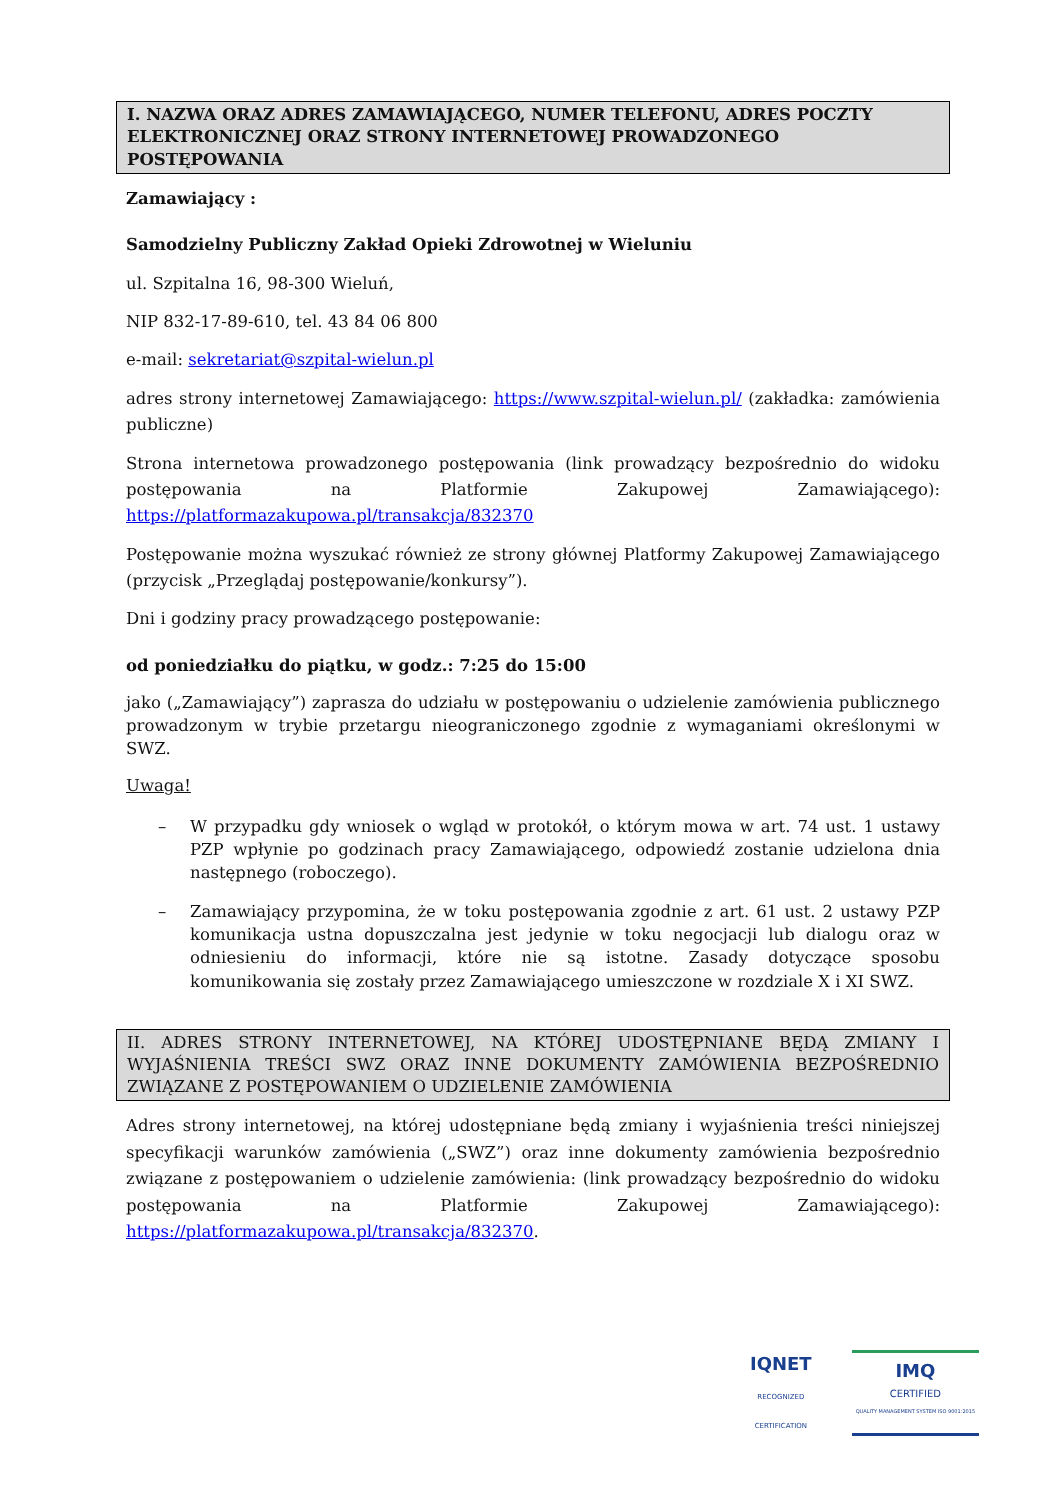I. NAZWA ORAZ ADRES ZAMAWIAJĄCEGO, NUMER TELEFONU, ADRES POCZTY ELEKTRONICZNEJ ORAZ STRONY INTERNETOWEJ PROWADZONEGO POSTĘPOWANIA
Zamawiający :
Samodzielny Publiczny Zakład Opieki Zdrowotnej w Wieluniu
ul. Szpitalna 16, 98-300 Wieluń,
NIP 832-17-89-610, tel. 43 84 06 800
e-mail: sekretariat@szpital-wielun.pl
adres strony internetowej Zamawiającego: https://www.szpital-wielun.pl/ (zakładka: zamówienia publiczne)
Strona internetowa prowadzonego postępowania (link prowadzący bezpośrednio do widoku postępowania na Platformie Zakupowej Zamawiającego): https://platformazakupowa.pl/transakcja/832370
Postępowanie można wyszukać również ze strony głównej Platformy Zakupowej Zamawiającego (przycisk „Przeglądaj postępowanie/konkursy”).
Dni i godziny pracy prowadzącego postępowanie:
od poniedziałku do piątku, w godz.: 7:25 do 15:00
jako („Zamawiający”) zaprasza do udziału w postępowaniu o udzielenie zamówienia publicznego prowadzonym w trybie przetargu nieograniczonego zgodnie z wymaganiami określonymi w SWZ.
Uwaga!
– W przypadku gdy wniosek o wgląd w protokół, o którym mowa w art. 74 ust. 1 ustawy PZP wpłynie po godzinach pracy Zamawiającego, odpowiedź zostanie udzielona dnia następnego (roboczego).
– Zamawiający przypomina, że w toku postępowania zgodnie z art. 61 ust. 2 ustawy PZP komunikacja ustna dopuszczalna jest jedynie w toku negocjacji lub dialogu oraz w odniesieniu do informacji, które nie są istotne. Zasady dotyczące sposobu komunikowania się zostały przez Zamawiającego umieszczone w rozdziale X i XI SWZ.
II. ADRES STRONY INTERNETOWEJ, NA KTÓREJ UDOSTĘPNIANE BĘDĄ ZMIANY I WYJAŚNIENIA TREŚCI SWZ ORAZ INNE DOKUMENTY ZAMÓWIENIA BEZPOŚREDNIO ZWIĄZANE Z POSTĘPOWANIEM O UDZIELENIE ZAMÓWIENIA
Adres strony internetowej, na której udostępniane będą zmiany i wyjaśnienia treści niniejszej specyfikacji warunków zamówienia („SWZ”) oraz inne dokumenty zamówienia bezpośrednio związane z postępowaniem o udzielenie zamówienia: (link prowadzący bezpośrednio do widoku postępowania na Platformie Zakupowej Zamawiającego): https://platformazakupowa.pl/transakcja/832370.
IQNET
RECOGNIZED
CERTIFICATION
IMQ
CERTIFIED
QUALITY MANAGEMENT SYSTEM ISO 9001:2015